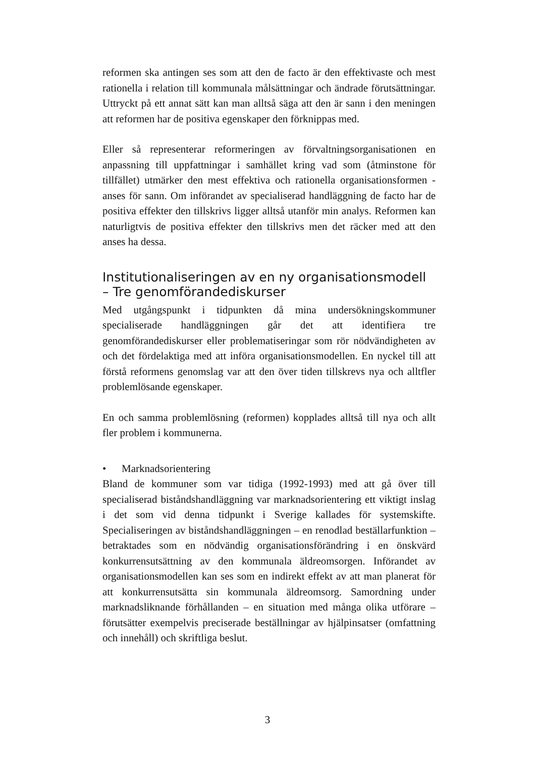reformen ska antingen ses som att den de facto är den effektivaste och mest rationella i relation till kommunala målsättningar och ändrade förutsättningar. Uttryckt på ett annat sätt kan man alltså säga att den är sann i den meningen att reformen har de positiva egenskaper den förknippas med.
Eller så representerar reformeringen av förvaltningsorganisationen en anpassning till uppfattningar i samhället kring vad som (åtminstone för tillfället) utmärker den mest effektiva och rationella organisationsformen - anses för sann. Om införandet av specialiserad handläggning de facto har de positiva effekter den tillskrivs ligger alltså utanför min analys. Reformen kan naturligtvis de positiva effekter den tillskrivs men det räcker med att den anses ha dessa.
Institutionaliseringen av en ny organisationsmodell – Tre genomförandediskurser
Med utgångspunkt i tidpunkten då mina undersökningskommuner specialiserade handläggningen går det att identifiera tre genomförandediskurser eller problematiseringar som rör nödvändigheten av och det fördelaktiga med att införa organisationsmodellen. En nyckel till att förstå reformens genomslag var att den över tiden tillskrevs nya och alltfler problemlösande egenskaper.
En och samma problemlösning (reformen) kopplades alltså till nya och allt fler problem i kommunerna.
• Marknadsorientering
Bland de kommuner som var tidiga (1992-1993) med att gå över till specialiserad biståndshandläggning var marknadsorientering ett viktigt inslag i det som vid denna tidpunkt i Sverige kallades för systemskifte. Specialiseringen av biståndshandläggningen – en renodlad beställarfunktion – betraktades som en nödvändig organisationsförändring i en önskvärd konkurrensutsättning av den kommunala äldreomsorgen. Införandet av organisationsmodellen kan ses som en indirekt effekt av att man planerat för att konkurrensutsätta sin kommunala äldreomsorg. Samordning under marknadsliknande förhållanden – en situation med många olika utförare – förutsätter exempelvis preciserade beställningar av hjälpinsatser (omfattning och innehåll) och skriftliga beslut.
3